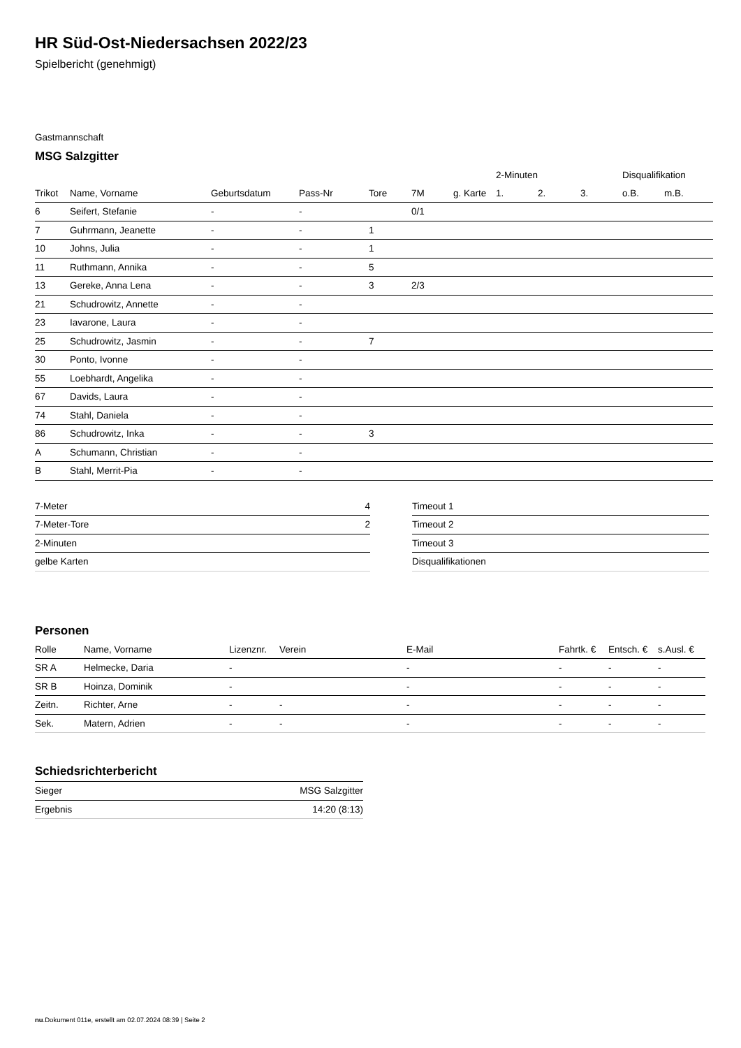HR Süd-Ost-Niedersachsen 2022/23
Spielbericht (genehmigt)
Gastmannschaft
MSG Salzgitter
| | | | | | | | 2-Minuten | | | Disqualifikation | |
| --- | --- | --- | --- | --- | --- | --- | --- | --- | --- | --- | --- |
| Trikot | Name, Vorname | Geburtsdatum | Pass-Nr | Tore | 7M | g. Karte | 1. | 2. | 3. | o.B. | m.B. |
| 6 | Seifert, Stefanie | - | - | | 0/1 | | | | | | |
| 7 | Guhrmann, Jeanette | - | - | 1 | | | | | | | |
| 10 | Johns, Julia | - | - | 1 | | | | | | | |
| 11 | Ruthmann, Annika | - | - | 5 | | | | | | | |
| 13 | Gereke, Anna Lena | - | - | 3 | 2/3 | | | | | | |
| 21 | Schudrowitz, Annette | - | - | | | | | | | | |
| 23 | Iavarone, Laura | - | - | | | | | | | | |
| 25 | Schudrowitz, Jasmin | - | - | 7 | | | | | | | |
| 30 | Ponto, Ivonne | - | - | | | | | | | | |
| 55 | Loebhardt, Angelika | - | - | | | | | | | | |
| 67 | Davids, Laura | - | - | | | | | | | | |
| 74 | Stahl, Daniela | - | - | | | | | | | | |
| 86 | Schudrowitz, Inka | - | - | 3 | | | | | | | |
| A | Schumann, Christian | - | - | | | | | | | | |
| B | Stahl, Merrit-Pia | - | - | | | | | | | | |
| 7-Meter | 4 |
| 7-Meter-Tore | 2 |
| 2-Minuten | |
| gelbe Karten | |
| Timeout 1 |
| Timeout 2 |
| Timeout 3 |
| Disqualifikationen |
Personen
| Rolle | Name, Vorname | Lizenznr. | Verein | E-Mail | Fahrtk. € | Entsch. € | s.Ausl. € |
| --- | --- | --- | --- | --- | --- | --- | --- |
| SR A | Helmecke, Daria | - | | - | - | - | - |
| SR B | Hoinza, Dominik | - | | - | - | - | - |
| Zeitn. | Richter, Arne | - | - | - | - | - | - |
| Sek. | Matern, Adrien | - | - | - | - | - | - |
Schiedsrichterbericht
| Sieger | MSG Salzgitter |
| Ergebnis | 14:20 (8:13) |
nu.Dokument 011e, erstellt am 02.07.2024 08:39 | Seite 2